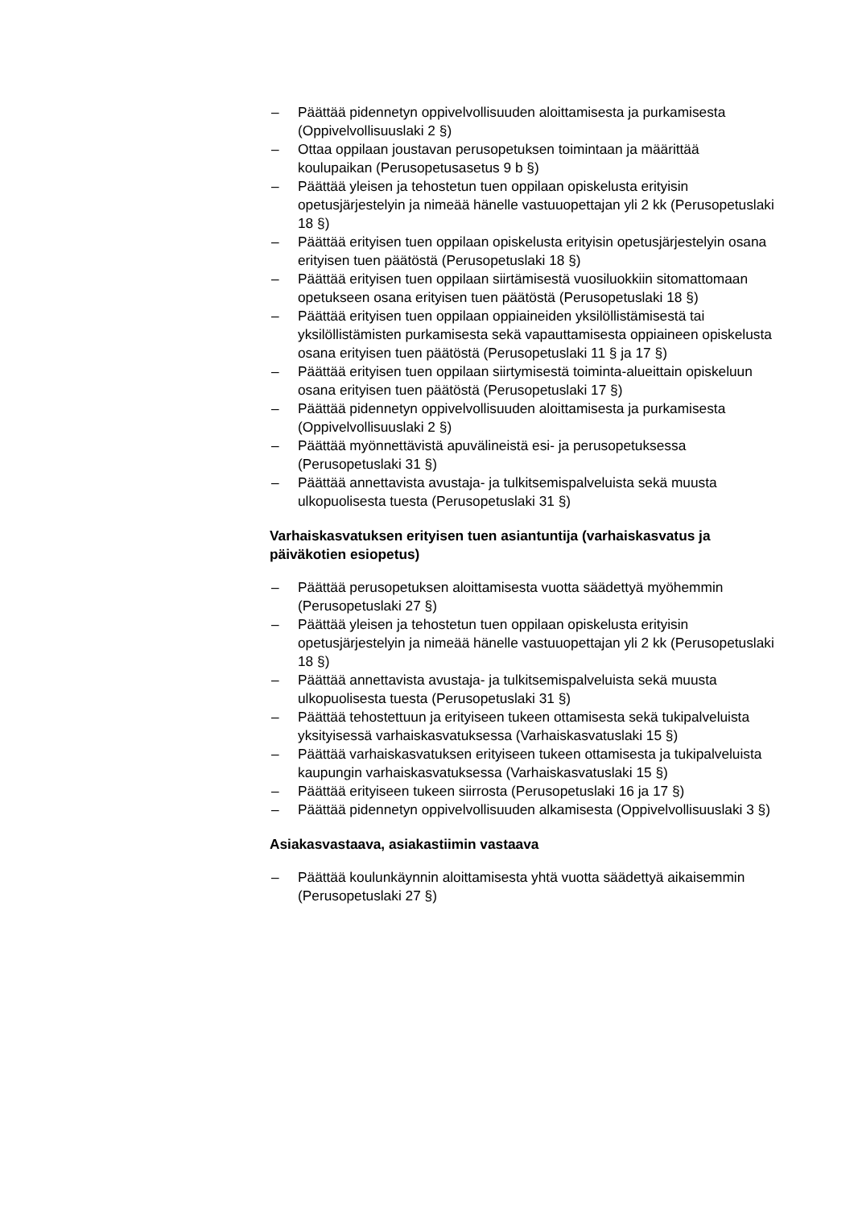– Päättää pidennetyn oppivelvollisuuden aloittamisesta ja purkamisesta (Oppivelvollisuuslaki 2 §)
– Ottaa oppilaan joustavan perusopetuksen toimintaan ja määrittää koulupaikan (Perusopetusasetus 9 b §)
– Päättää yleisen ja tehostetun tuen oppilaan opiskelusta erityisin opetusjärjestelyin ja nimeää hänelle vastuuopettajan yli 2 kk (Perusopetuslaki 18 §)
– Päättää erityisen tuen oppilaan opiskelusta erityisin opetusjärjestelyin osana erityisen tuen päätöstä (Perusopetuslaki 18 §)
– Päättää erityisen tuen oppilaan siirtämisestä vuosiluokkiin sitomattomaan opetukseen osana erityisen tuen päätöstä (Perusopetuslaki 18 §)
– Päättää erityisen tuen oppilaan oppiaineiden yksilöllistämisestä tai yksilöllistämisten purkamisesta sekä vapauttamisesta oppiaineen opiskelusta osana erityisen tuen päätöstä (Perusopetuslaki 11 § ja 17 §)
– Päättää erityisen tuen oppilaan siirtymisestä toiminta-alueittain opiskeluun osana erityisen tuen päätöstä (Perusopetuslaki 17 §)
– Päättää pidennetyn oppivelvollisuuden aloittamisesta ja purkamisesta (Oppivelvollisuuslaki 2 §)
– Päättää myönnettävistä apuvälineistä esi- ja perusopetuksessa (Perusopetuslaki 31 §)
– Päättää annettavista avustaja- ja tulkitsemispalveluista sekä muusta ulkopuolisesta tuesta (Perusopetuslaki 31 §)
Varhaiskasvatuksen erityisen tuen asiantuntija (varhaiskasvatus ja päiväkotien esiopetus)
– Päättää perusopetuksen aloittamisesta vuotta säädettyä myöhemmin (Perusopetuslaki 27 §)
– Päättää yleisen ja tehostetun tuen oppilaan opiskelusta erityisin opetusjärjestelyin ja nimeää hänelle vastuuopettajan yli 2 kk (Perusopetuslaki 18 §)
– Päättää annettavista avustaja- ja tulkitsemispalveluista sekä muusta ulkopuolisesta tuesta (Perusopetuslaki 31 §)
– Päättää tehostettuun ja erityiseen tukeen ottamisesta sekä tukipalveluista yksityisessä varhaiskasvatuksessa (Varhaiskasvatuslaki 15 §)
– Päättää varhaiskasvatuksen erityiseen tukeen ottamisesta ja tukipalveluista kaupungin varhaiskasvatuksessa (Varhaiskasvatuslaki 15 §)
– Päättää erityiseen tukeen siirrosta (Perusopetuslaki 16 ja 17 §)
– Päättää pidennetyn oppivelvollisuuden alkamisesta (Oppivelvollisuuslaki 3 §)
Asiakasvastaava, asiakastiimin vastaava
– Päättää koulunkäynnin aloittamisesta yhtä vuotta säädettyä aikaisemmin (Perusopetuslaki 27 §)